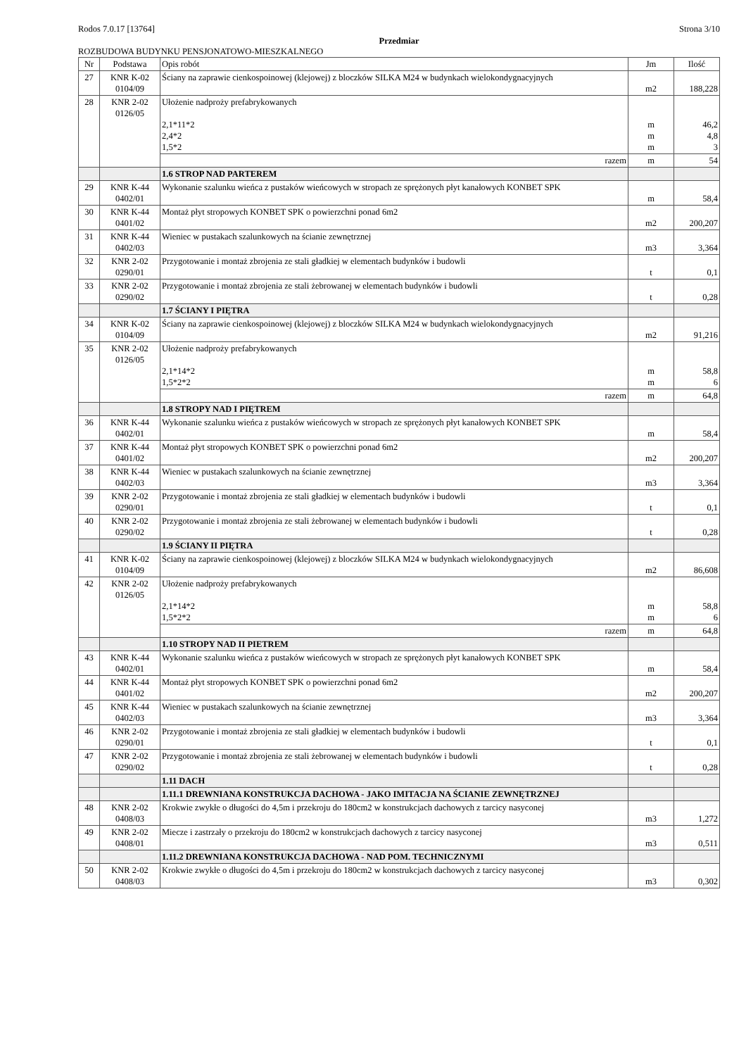Rodos 7.0.17 [13764] Strona 3/10
Przedmiar
ROZBUDOWA BUDYNKU PENSJONATOWO-MIESZKALNEGO
| Nr | Podstawa | Opis robót | Jm | Ilość |
| --- | --- | --- | --- | --- |
| 27 | KNR K-02 0104/09 | Ściany na zaprawie cienkospoinowej (klejowej) z bloczków SILKA M24 w budynkach wielokondygnacyjnych | m2 | 188,228 |
| 28 | KNR 2-02 0126/05 | Ułożenie nadproży prefabrykowanych 2,1*11*2 2,4*2 1,5*2 | m m m | 46,2 4,8 3 |
| | | razem | m | 54 |
| | | 1.6 STROP NAD PARTEREM | | |
| 29 | KNR K-44 0402/01 | Wykonanie szalunku wieńca z pustaków wieńcowych w stropach ze sprężonych płyt kanałowych KONBET SPK | m | 58,4 |
| 30 | KNR K-44 0401/02 | Montaż płyt stropowych KONBET SPK o powierzchni ponad 6m2 | m2 | 200,207 |
| 31 | KNR K-44 0402/03 | Wieniec w pustakach szalunkowych na ścianie zewnętrznej | m3 | 3,364 |
| 32 | KNR 2-02 0290/01 | Przygotowanie i montaż zbrojenia ze stali gładkiej w elementach budynków i budowli | t | 0,1 |
| 33 | KNR 2-02 0290/02 | Przygotowanie i montaż zbrojenia ze stali żebrowanej w elementach budynków i budowli | t | 0,28 |
| | | 1.7 ŚCIANY I PIĘTRA | | |
| 34 | KNR K-02 0104/09 | Ściany na zaprawie cienkospoinowej (klejowej) z bloczków SILKA M24 w budynkach wielokondygnacyjnych | m2 | 91,216 |
| 35 | KNR 2-02 0126/05 | Ułożenie nadproży prefabrykowanych 2,1*14*2 1,5*2*2 | m m | 58,8 6 |
| | | razem | m | 64,8 |
| | | 1.8 STROPY NAD I PIĘTREM | | |
| 36 | KNR K-44 0402/01 | Wykonanie szalunku wieńca z pustaków wieńcowych w stropach ze sprężonych płyt kanałowych KONBET SPK | m | 58,4 |
| 37 | KNR K-44 0401/02 | Montaż płyt stropowych KONBET SPK o powierzchni ponad 6m2 | m2 | 200,207 |
| 38 | KNR K-44 0402/03 | Wieniec w pustakach szalunkowych na ścianie zewnętrznej | m3 | 3,364 |
| 39 | KNR 2-02 0290/01 | Przygotowanie i montaż zbrojenia ze stali gładkiej w elementach budynków i budowli | t | 0,1 |
| 40 | KNR 2-02 0290/02 | Przygotowanie i montaż zbrojenia ze stali żebrowanej w elementach budynków i budowli | t | 0,28 |
| | | 1.9 ŚCIANY II PIĘTRA | | |
| 41 | KNR K-02 0104/09 | Ściany na zaprawie cienkospoinowej (klejowej) z bloczków SILKA M24 w budynkach wielokondygnacyjnych | m2 | 86,608 |
| 42 | KNR 2-02 0126/05 | Ułożenie nadproży prefabrykowanych 2,1*14*2 1,5*2*2 | m m | 58,8 6 |
| | | razem | m | 64,8 |
| | | 1.10 STROPY NAD II PIETREM | | |
| 43 | KNR K-44 0402/01 | Wykonanie szalunku wieńca z pustaków wieńcowych w stropach ze sprężonych płyt kanałowych KONBET SPK | m | 58,4 |
| 44 | KNR K-44 0401/02 | Montaż płyt stropowych KONBET SPK o powierzchni ponad 6m2 | m2 | 200,207 |
| 45 | KNR K-44 0402/03 | Wieniec w pustakach szalunkowych na ścianie zewnętrznej | m3 | 3,364 |
| 46 | KNR 2-02 0290/01 | Przygotowanie i montaż zbrojenia ze stali gładkiej w elementach budynków i budowli | t | 0,1 |
| 47 | KNR 2-02 0290/02 | Przygotowanie i montaż zbrojenia ze stali żebrowanej w elementach budynków i budowli | t | 0,28 |
| | | 1.11 DACH | | |
| | | 1.11.1 DREWNIANA KONSTRUKCJA DACHOWA - JAKO IMITACJA NA ŚCIANIE ZEWNĘTRZNEJ | | |
| 48 | KNR 2-02 0408/03 | Krokwie zwykłe o długości do 4,5m i przekroju do 180cm2 w konstrukcjach dachowych z tarcicy nasyconej | m3 | 1,272 |
| 49 | KNR 2-02 0408/01 | Miecze i zastrzały o przekroju do 180cm2 w konstrukcjach dachowych z tarcicy nasyconej | m3 | 0,511 |
| | | 1.11.2 DREWNIANA KONSTRUKCJA DACHOWA - NAD POM. TECHNICZNYMI | | |
| 50 | KNR 2-02 0408/03 | Krokwie zwykłe o długości do 4,5m i przekroju do 180cm2 w konstrukcjach dachowych z tarcicy nasyconej | m3 | 0,302 |